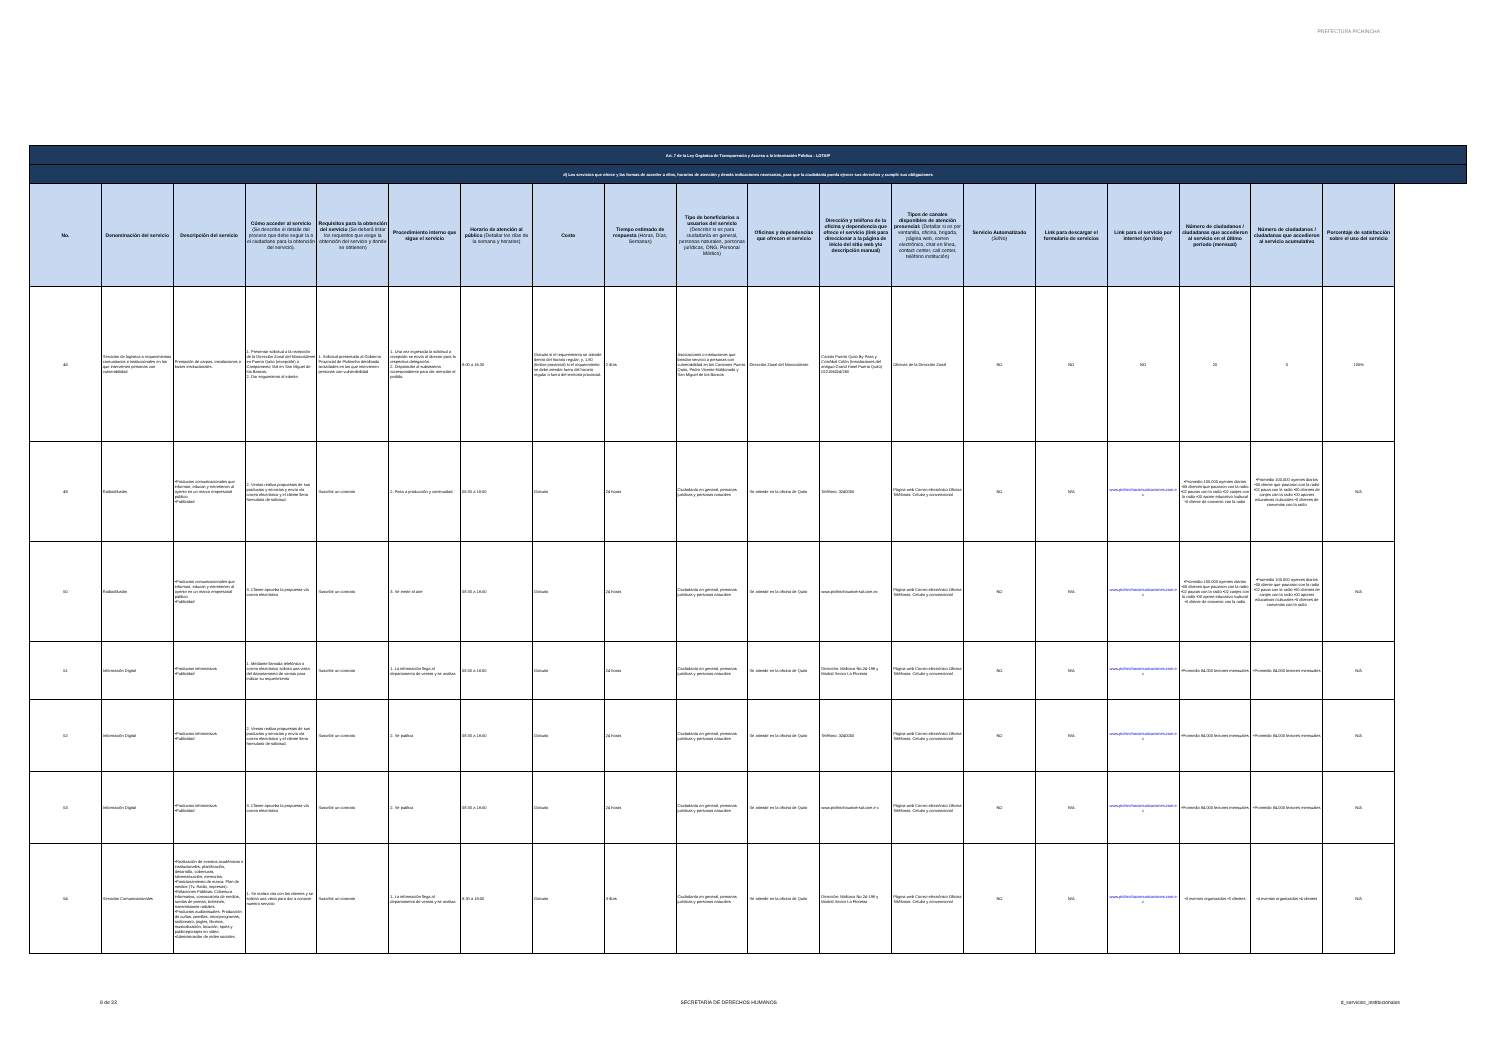PREFECTURA PICHINCHA
| Art. 7 de la Ley Orgánica de Transparencia y Acceso a la Información Pública - LOTAIP | | | | | | | | | | | | | | | | | | |
| d) Los servicios que ofrece y las formas de acceder a ellos, horarios de atención y demás indicaciones necesarias, para que la ciudadanía pueda ejercer sus derechos y cumplir sus obligaciones | | | | | | | | | | | | | | | | | | |
| No. | Denominación del servicio | Descripción del servicio | Cómo acceder al servicio (Se describe el detalle del proceso que debe seguir la o el ciudadano para la obtención del servicio). | Requisitos para la obtención del servicio (Se deberá listar los requisitos que exige la obtención del servicio y donde se obtienen) | Procedimiento interno que sigue el servicio | Horario de atención al público (Detallar los días de la semana y horarios) | Costo | Tiempo estimado de respuesta (Horas, Días, Semanas) | Tipo de beneficiarios o usuarios del servicio (Describir si es para ciudadanía en general, personas naturales, personas jurídicas, ONG, Personal Médico) | Oficinas y dependencias que ofrecen el servicio | Dirección y teléfono de la oficina y dependencia que ofrece el servicio (link para direccionar a la página de inicio del sitio web y/o descripción manual) | Tipos de canales disponibles de atención presencial: (Detallar si es por ventanilla, oficina, brigada, página web, correo electrónico, chat en línea, contact center, call center, teléfono institución) | Servicio Automatizado (Si/No) | Link para descargar el formulario de servicios | Link para el servicio por internet (on line) | Número de ciudadanos / ciudadanas que accedieron al servicio en el último período (mensual) | Número de ciudadanos / ciudadanas que accedieron al servicio acumulativo | Porcentaje de satisfacción sobre el uso del servicio |
| 48 | Servicios de logística a requerimientos comunitarios e institucionales en las que intervienen personas con vulnerabilidad | Prestación de carpas, instalaciones o buses institucionales. | 1. Presentar solicitud a la recepción de la Dirección Zonal del Noroccidente en Puerto Quito (recepción) o Campamento Vial en San Miguel de los Bancos. 2. Dar seguimiento al trámite. | 1. Solicitud presentada al Gobierno Provincial de Pichincha detallando actividades en las que intervienen personas con vulnerabilidad | 1. Una vez ingresada la solicitud a recepción se envía al director para la respectiva delegación. 2. Disposición al subsistema correspondiente para dar atención al pedido. | 8:00 a 16:30 | Gratuito si el requerimiento se atiende dentro del horario regular; y, 1,80 (timbre provincial) si el requerimiento se debe atender fuera del horario regular o fuera del territorio provincial. | 2 días | Asociaciones o instituciones que brindan servicio a personas con vulnerabilidad en los Cantones Puerto Quito, Pedro Vicente Maldonado y San Miguel de los Bancos | Dirección Zonal del Noroccidente | Cantón Puerto Quito By Pass y Cristóbal Colón (Instalaciones del antiguo Grand Hotel Puerto Quito) 022156024/260 | Oficinas de la Dirección Zonal | NO | NO | NO | 20 | 0 | 100% |
| 49 | Radiodifusión | •Productos comunicacionales que informan, educan y entretienen al oyente en un marco empresarial público. •Publicidad | 2. Ventas realiza propuestas de sus productos y servicios y envía vía correo electrónico y el cliente llena formulario de solicitud. | Suscribir un contrato | 2. Pasa a producción y continuidad | 08:30 a 18:00 | Gratuito | 24 horas | Ciudadanía en general, personas jurídicas y personas naturales | Se atiende en la oficina de Quito | Teléfono: 3240050 | Página web Correo electrónico Oficina Teléfonos: Celular y convencional | NO | N/A | www.pichinchacomunicaciones.com.ec | •Promedio 100.000 oyentes diarios •05 clientes que pautaron con la radio •02 pautas con la radio •02 canjes con la radio •00 aporte educativo /cultural •0 cliente de convenio con la radio | •Promedio 100.000 oyentes diarios •05 cliente que pautaron con la radio •02 pauta con la radio •00 clientes de canjes con la radio •00 aportes educativos /culturales •0 clientes de convenios con la radio | N/A |
| 50 | Radiodifusión | •Productos comunicacionales que informan, educan y entretienen al oyente en un marco empresarial público. •Publicidad | 3. Cliente aprueba la propuesta vía correo electrónico | Suscribir un contrato | 3. Se emite al aire | 08:30 a 18:00 | Gratuito | 24 horas | Ciudadanía en general, personas jurídicas y personas naturales | Se atiende en la oficina de Quito | www.pichinchauniversal.com.ec | Página web Correo electrónico Oficina Teléfonos: Celular y convencional | NO | N/A | www.pichinchacomunicaciones.com.ec | •Promedio 100.000 oyentes diarios •05 clientes que pautaron con la radio •02 pautas con la radio •02 canjes con la radio •00 aporte educativo /cultural •0 cliente de convenio con la radio | •Promedio 100.000 oyentes diarios •05 cliente que pautaron con la radio •02 pauta con la radio •00 clientes de canjes con la radio •00 aportes educativos /culturales •0 clientes de convenios con la radio | N/A |
| 51 | Información Digital | •Productos informativos •Publicidad | 1. Mediante llamada telefónica o correo electrónico solicita una visita del departamento de ventas para indicar su requerimiento | Suscribir un contrato | 1. La información llega al departamento de ventas y se analiza | 08:30 a 18:00 | Gratuito | 24 horas | Ciudadanía en general, personas jurídicas y personas naturales | Se atiende en la oficina de Quito | Dirección: Mallorca No.24-198 y Madrid Sector La Floresta | Página web Correo electrónico Oficina Teléfonos: Celular y convencional | NO | N/A | www.pichinchacomunicaciones.com.ec | •Promedio 84.000 lectores mensuales | •Promedio 84.000 lectores mensuales | N/A |
| 52 | Información Digital | •Productos informativos •Publicidad | 2. Ventas realiza propuestas de sus productos y servicios y envía vía correo electrónico y el cliente llena formulario de solicitud. | Suscribir un contrato | 2. Se publica | 08:30 a 18:00 | Gratuito | 24 horas | Ciudadanía en general, personas jurídicas y personas naturales | Se atiende en la oficina de Quito | Teléfono: 3240050 | Página web Correo electrónico Oficina Teléfonos: Celular y convencional | NO | N/A | www.pichinchacomunicaciones.com.ec | •Promedio 84.000 lectores mensuales | •Promedio 84.000 lectores mensuales | N/A |
| 53 | Información Digital | •Productos informativos •Publicidad | 3. Cliente aprueba la propuesta vía correo electrónico | Suscribir un contrato | 2. Se publica | 08:30 a 18:00 | Gratuito | 24 horas | Ciudadanía en general, personas jurídicas y personas naturales | Se atiende en la oficina de Quito | www.pichinchauniversal.com.e c | Página web Correo electrónico Oficina Teléfonos: Celular y convencional | NO | N/A | www.pichinchacomunicaciones.com.ec | •Promedio 84.000 lectores mensuales | •Promedio 84.000 lectores mensuales | N/A |
| 54 | Servicios Comunicacionales | •Realización de eventos académicos e institucionales: planificación, desarrollo, coberturas, sistematización, memorias. •Posicionamiento de marca: Plan de medios (Tv. Radio, impresos). •Relaciones Públicas: Cobertura informativa, convocatoria de medios, ruedas de prensa, boletines, transmisiones radiales. •Productos audiovisuales: Producción de cuñas, pastillas, microprogramas, radioteatro, jingles, libretos, musicalización, locución, spots y publirreportajes en video. •Administración de redes sociales. | 1. Se realiza cita con los clientes y se solicita una visita para dar a conocer nuestro servicio | Suscribir un contrato | 1. La información llega al departamento de ventas y se analiza | 8:30 a 18:00 | Gratuito | 3 días | Ciudadanía en general, personas jurídicas y personas naturales | Se atiende en la oficina de Quito | Dirección: Mallorca No.24-198 y Madrid Sector La Floresta | Página web Correo electrónico Oficina Teléfonos: Celular y convencional | NO | N/A | www.pichinchacomunicaciones.com.ec | •3 eventos organizados •3 clientes | •4 eventos organizados •4 clientes | N/A |
8 de 33 SECRETARÍA DE DERECHOS HUMANOS d_servicios_institucionales